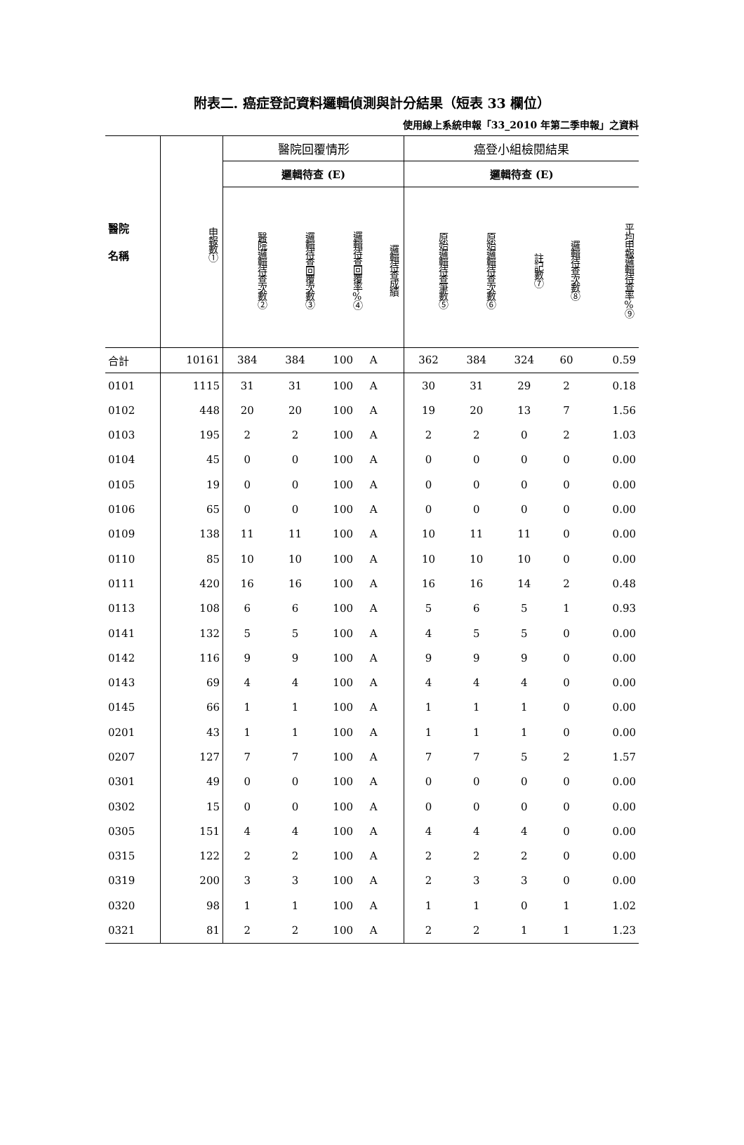附表二. 癌症登記資料邏輯偵測與計分結果（短表 33 欄位）
使用線上系統申報「33_2010 年第二季申報」之資料
| 醫院 名稱 | 申報數① | 醫院回覆情形 | | | | 癌登小組檢閱結果 | | | | |
| --- | --- | --- | --- | --- | --- | --- | --- | --- | --- | --- |
| | | 邏輯待查 (E) | | | | 邏輯待查 (E) | | | | |
| | | 醫院邏輯待查次數② | 邏輯待查回覆次數③ | 邏輯待查回覆率%④ | 邏輯待查成績 | 原始邏輯待查筆數⑤ | 原始邏輯待查次數⑥ | 註記數⑦ | 邏輯待查次數⑧ | 平均申報邏輯待查率%⑨ |
| 合計 | 10161 | 384 | 384 | 100 | A | 362 | 384 | 324 | 60 | 0.59 |
| 0101 | 1115 | 31 | 31 | 100 | A | 30 | 31 | 29 | 2 | 0.18 |
| 0102 | 448 | 20 | 20 | 100 | A | 19 | 20 | 13 | 7 | 1.56 |
| 0103 | 195 | 2 | 2 | 100 | A | 2 | 2 | 0 | 2 | 1.03 |
| 0104 | 45 | 0 | 0 | 100 | A | 0 | 0 | 0 | 0 | 0.00 |
| 0105 | 19 | 0 | 0 | 100 | A | 0 | 0 | 0 | 0 | 0.00 |
| 0106 | 65 | 0 | 0 | 100 | A | 0 | 0 | 0 | 0 | 0.00 |
| 0109 | 138 | 11 | 11 | 100 | A | 10 | 11 | 11 | 0 | 0.00 |
| 0110 | 85 | 10 | 10 | 100 | A | 10 | 10 | 10 | 0 | 0.00 |
| 0111 | 420 | 16 | 16 | 100 | A | 16 | 16 | 14 | 2 | 0.48 |
| 0113 | 108 | 6 | 6 | 100 | A | 5 | 6 | 5 | 1 | 0.93 |
| 0141 | 132 | 5 | 5 | 100 | A | 4 | 5 | 5 | 0 | 0.00 |
| 0142 | 116 | 9 | 9 | 100 | A | 9 | 9 | 9 | 0 | 0.00 |
| 0143 | 69 | 4 | 4 | 100 | A | 4 | 4 | 4 | 0 | 0.00 |
| 0145 | 66 | 1 | 1 | 100 | A | 1 | 1 | 1 | 0 | 0.00 |
| 0201 | 43 | 1 | 1 | 100 | A | 1 | 1 | 1 | 0 | 0.00 |
| 0207 | 127 | 7 | 7 | 100 | A | 7 | 7 | 5 | 2 | 1.57 |
| 0301 | 49 | 0 | 0 | 100 | A | 0 | 0 | 0 | 0 | 0.00 |
| 0302 | 15 | 0 | 0 | 100 | A | 0 | 0 | 0 | 0 | 0.00 |
| 0305 | 151 | 4 | 4 | 100 | A | 4 | 4 | 4 | 0 | 0.00 |
| 0315 | 122 | 2 | 2 | 100 | A | 2 | 2 | 2 | 0 | 0.00 |
| 0319 | 200 | 3 | 3 | 100 | A | 2 | 3 | 3 | 0 | 0.00 |
| 0320 | 98 | 1 | 1 | 100 | A | 1 | 1 | 0 | 1 | 1.02 |
| 0321 | 81 | 2 | 2 | 100 | A | 2 | 2 | 1 | 1 | 1.23 |